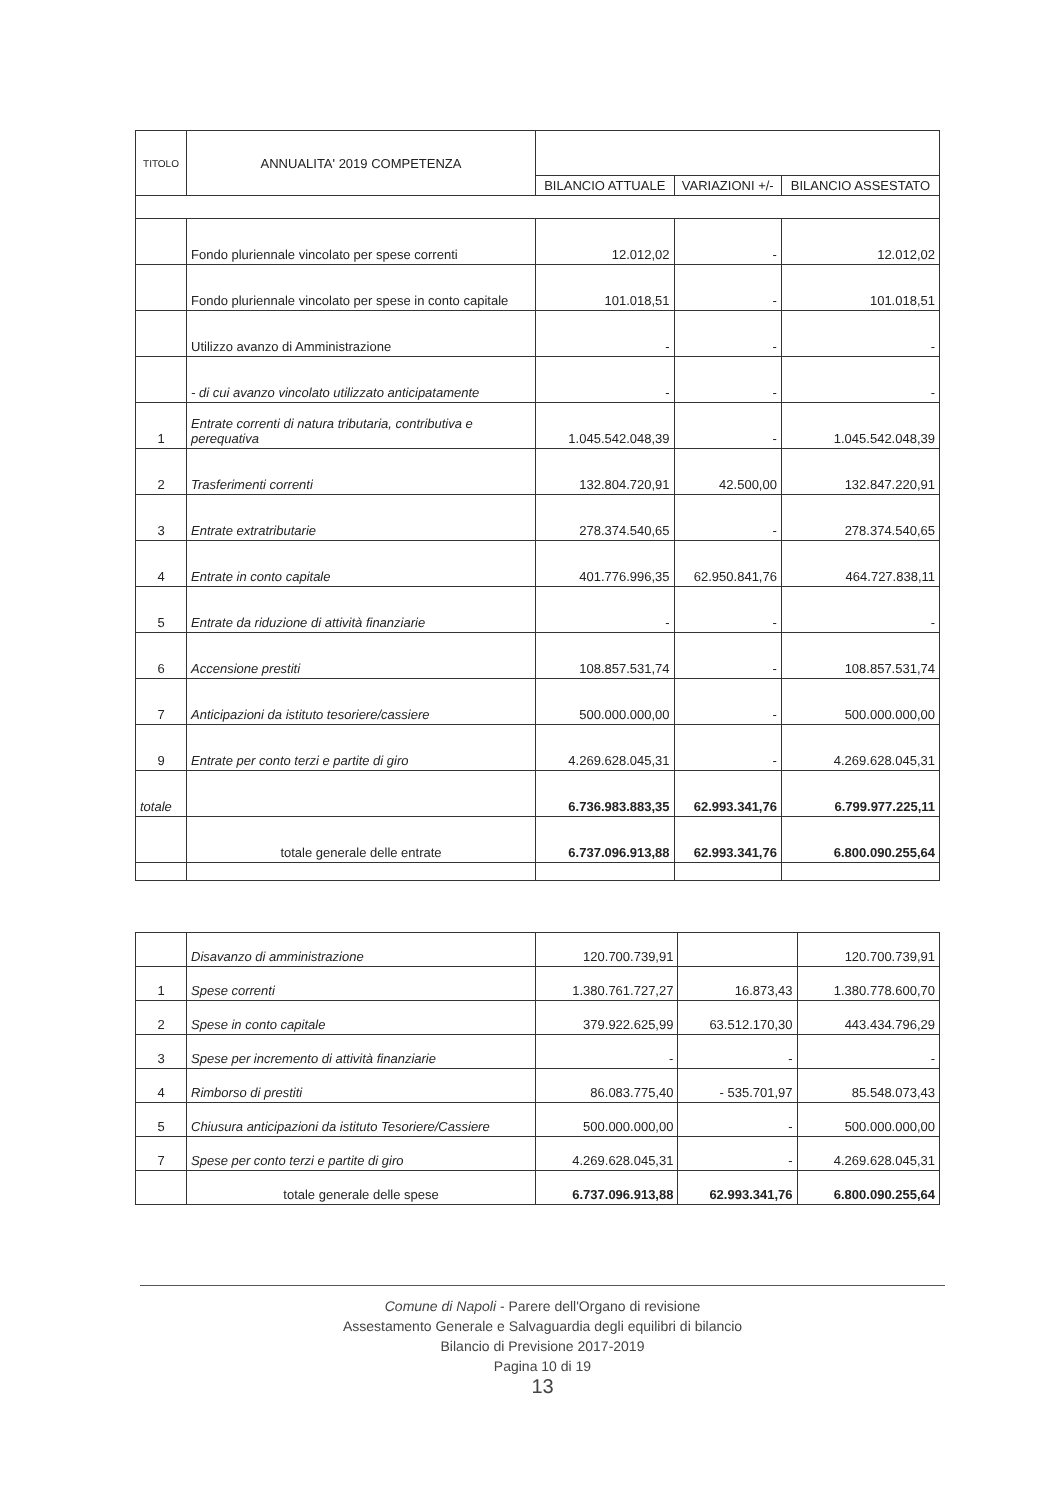| TITOLO | ANNUALITA' 2019 COMPETENZA | | | |
| --- | --- | --- | --- | --- |
| | | BILANCIO ATTUALE | VARIAZIONI +/- | BILANCIO ASSESTATO |
| | Fondo pluriennale vincolato per spese correnti | 12.012,02 | - | 12.012,02 |
| | Fondo pluriennale vincolato per spese in conto capitale | 101.018,51 | - | 101.018,51 |
| | Utilizzo avanzo di Amministrazione | - | - | - |
| | - di cui avanzo vincolato utilizzato anticipatamente | - | - | - |
| 1 | Entrate correnti di natura tributaria, contributiva e perequativa | 1.045.542.048,39 | - | 1.045.542.048,39 |
| 2 | Trasferimenti correnti | 132.804.720,91 | 42.500,00 | 132.847.220,91 |
| 3 | Entrate extratributarie | 278.374.540,65 | - | 278.374.540,65 |
| 4 | Entrate in conto capitale | 401.776.996,35 | 62.950.841,76 | 464.727.838,11 |
| 5 | Entrate da riduzione di attività finanziarie | - | - | - |
| 6 | Accensione prestiti | 108.857.531,74 | - | 108.857.531,74 |
| 7 | Anticipazioni da istituto tesoriere/cassiere | 500.000.000,00 | - | 500.000.000,00 |
| 9 | Entrate per conto terzi e partite di giro | 4.269.628.045,31 | - | 4.269.628.045,31 |
| totale | | 6.736.983.883,35 | 62.993.341,76 | 6.799.977.225,11 |
| | totale generale delle entrate | 6.737.096.913,88 | 62.993.341,76 | 6.800.090.255,64 |
| | Disavanzo di amministrazione | 120.700.739,91 | | 120.700.739,91 |
| 1 | Spese correnti | 1.380.761.727,27 | 16.873,43 | 1.380.778.600,70 |
| 2 | Spese in conto capitale | 379.922.625,99 | 63.512.170,30 | 443.434.796,29 |
| 3 | Spese per incremento di attività finanziarie | - | - | - |
| 4 | Rimborso di prestiti | 86.083.775,40 | - 535.701,97 | 85.548.073,43 |
| 5 | Chiusura anticipazioni da istituto Tesoriere/Cassiere | 500.000.000,00 | - | 500.000.000,00 |
| 7 | Spese per conto terzi e partite di giro | 4.269.628.045,31 | - | 4.269.628.045,31 |
| | totale generale delle spese | 6.737.096.913,88 | 62.993.341,76 | 6.800.090.255,64 |
Comune di Napoli - Parere dell'Organo di revisione
Assestamento Generale e Salvaguardia degli equilibri di bilancio
Bilancio di Previsione 2017-2019
Pagina 10 di 19
13